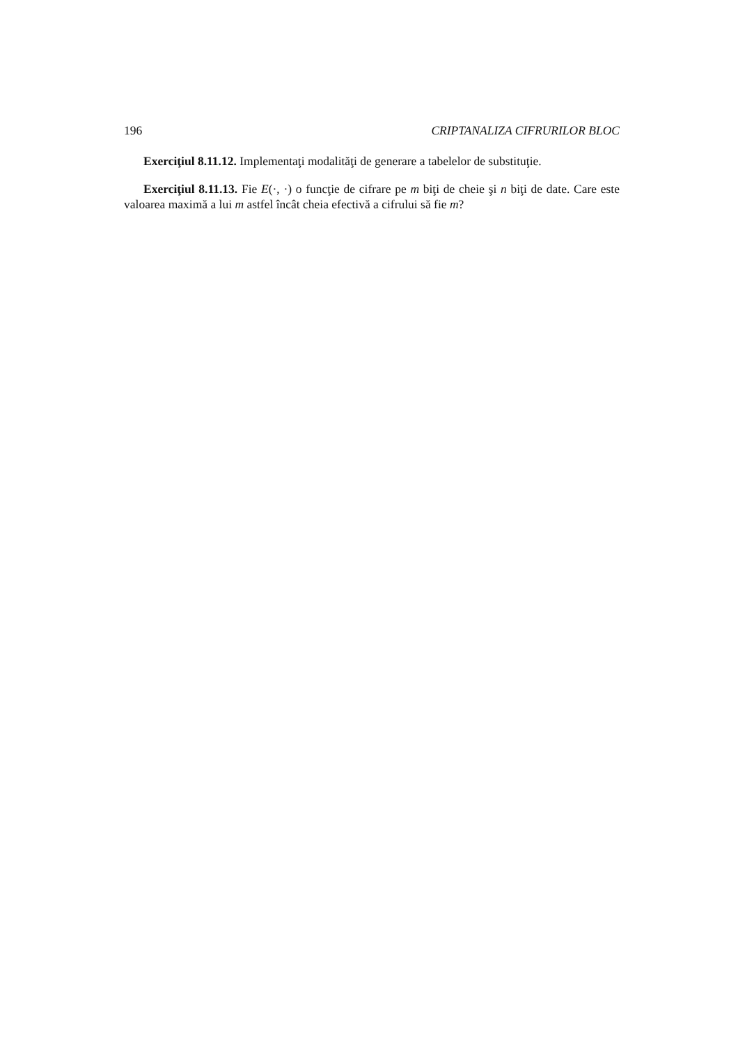196 CRIPTANALIZA CIFRURILOR BLOC
Exerciţiul 8.11.12. Implementaţi modalităţi de generare a tabelelor de substituţie.
Exerciţiul 8.11.13. Fie E(·, ·) o funcţie de cifrare pe m biţi de cheie şi n biţi de date. Care este valoarea maximă a lui m astfel încât cheia efectivă a cifrului să fie m?